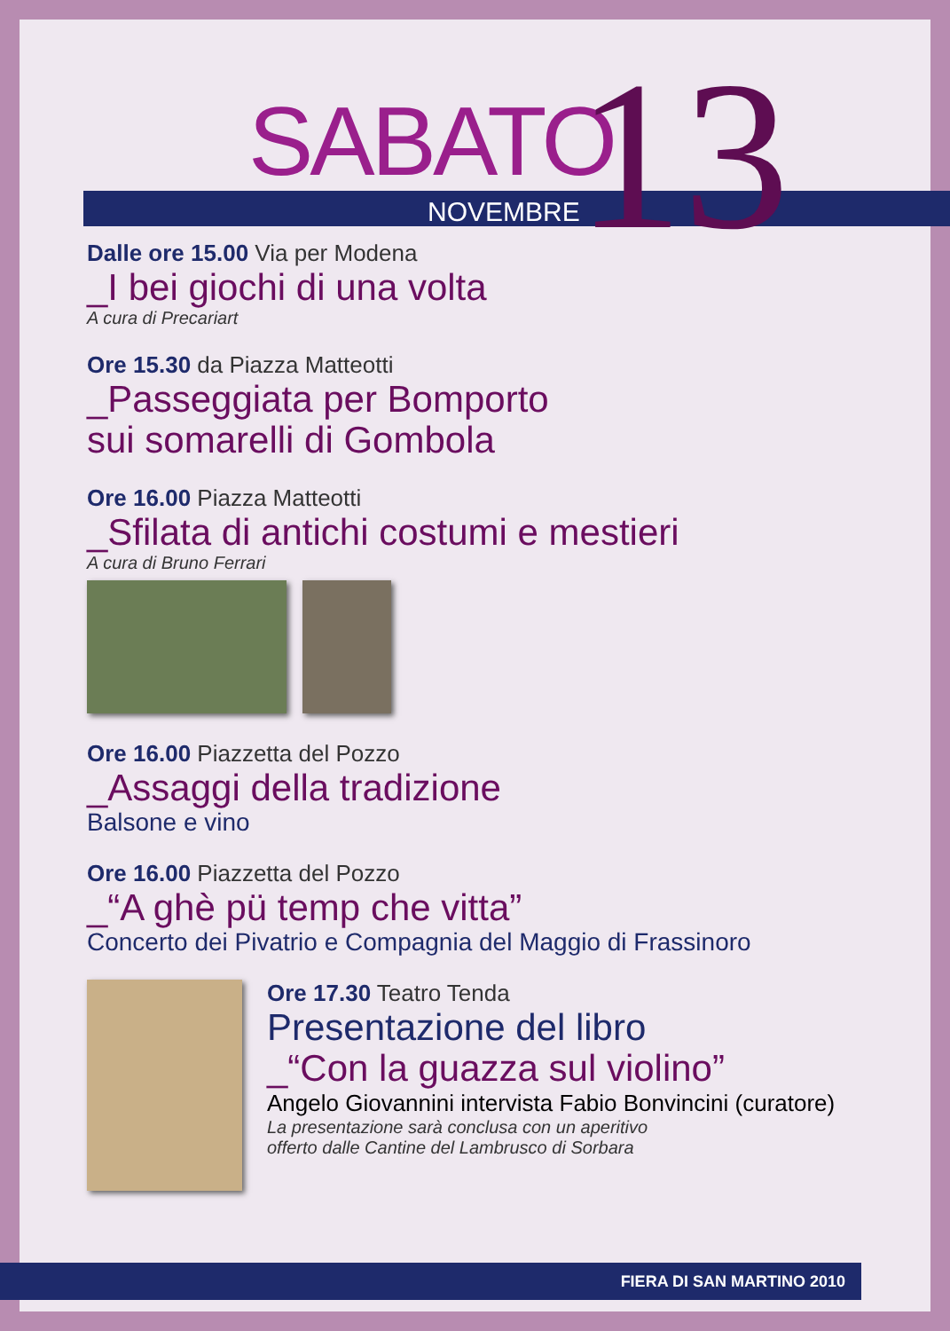SABATO
NOVEMBRE 13
Dalle ore 15.00 Via per Modena
_I bei giochi di una volta
A cura di Precariart
Ore 15.30 da Piazza Matteotti
_Passeggiata per Bomporto
sui somarelli di Gombola
Ore 16.00 Piazza Matteotti
_Sfilata di antichi costumi e mestieri
A cura di Bruno Ferrari
Ore 16.00 Piazzetta del Pozzo
_Assaggi della tradizione
Balsone e vino
Ore 16.00 Piazzetta del Pozzo
_“A ghè pü temp che vitta”
Concerto dei Pivatrio e Compagnia del Maggio di Frassinoro
Ore 17.30 Teatro Tenda
Presentazione del libro
_“Con la guazza sul violino”
Angelo Giovannini intervista Fabio Bonvincini (curatore)
La presentazione sarà conclusa con un aperitivo
offerto dalle Cantine del Lambrusco di Sorbara
FIERA DI SAN MARTINO 2010